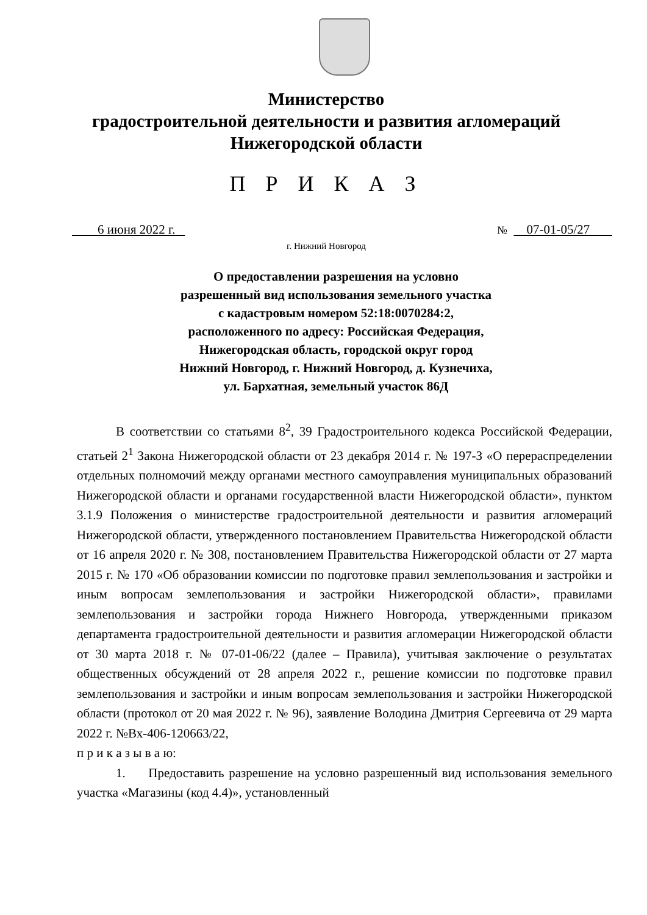Министерство
градостроительной деятельности и развития агломераций
Нижегородской области
П Р И К А З
6 июня 2022 г. № 07-01-05/27
г. Нижний Новгород
О предоставлении разрешения на условно разрешенный вид использования земельного участка с кадастровым номером 52:18:0070284:2, расположенного по адресу: Российская Федерация, Нижегородская область, городской округ город Нижний Новгород, г. Нижний Новгород, д. Кузнечиха, ул. Бархатная, земельный участок 86Д
В соответствии со статьями 8<sup>2</sup>, 39 Градостроительного кодекса Российской Федерации, статьей 2<sup>1</sup> Закона Нижегородской области от 23 декабря 2014 г. № 197-З «О перераспределении отдельных полномочий между органами местного самоуправления муниципальных образований Нижегородской области и органами государственной власти Нижегородской области», пунктом 3.1.9 Положения о министерстве градостроительной деятельности и развития агломераций Нижегородской области, утвержденного постановлением Правительства Нижегородской области от 16 апреля 2020 г. № 308, постановлением Правительства Нижегородской области от 27 марта 2015 г. № 170 «Об образовании комиссии по подготовке правил землепользования и застройки и иным вопросам землепользования и застройки Нижегородской области», правилами землепользования и застройки города Нижнего Новгорода, утвержденными приказом департамента градостроительной деятельности и развития агломерации Нижегородской области от 30 марта 2018 г. № 07-01-06/22 (далее – Правила), учитывая заключение о результатах общественных обсуждений от 28 апреля 2022 г., решение комиссии по подготовке правил землепользования и застройки и иным вопросам землепользования и застройки Нижегородской области (протокол от 20 мая 2022 г. № 96), заявление Володина Дмитрия Сергеевича от 29 марта 2022 г. №Вх-406-120663/22,
п р и к а з ы в а ю:
1. Предоставить разрешение на условно разрешенный вид использования земельного участка «Магазины (код 4.4)», установленный